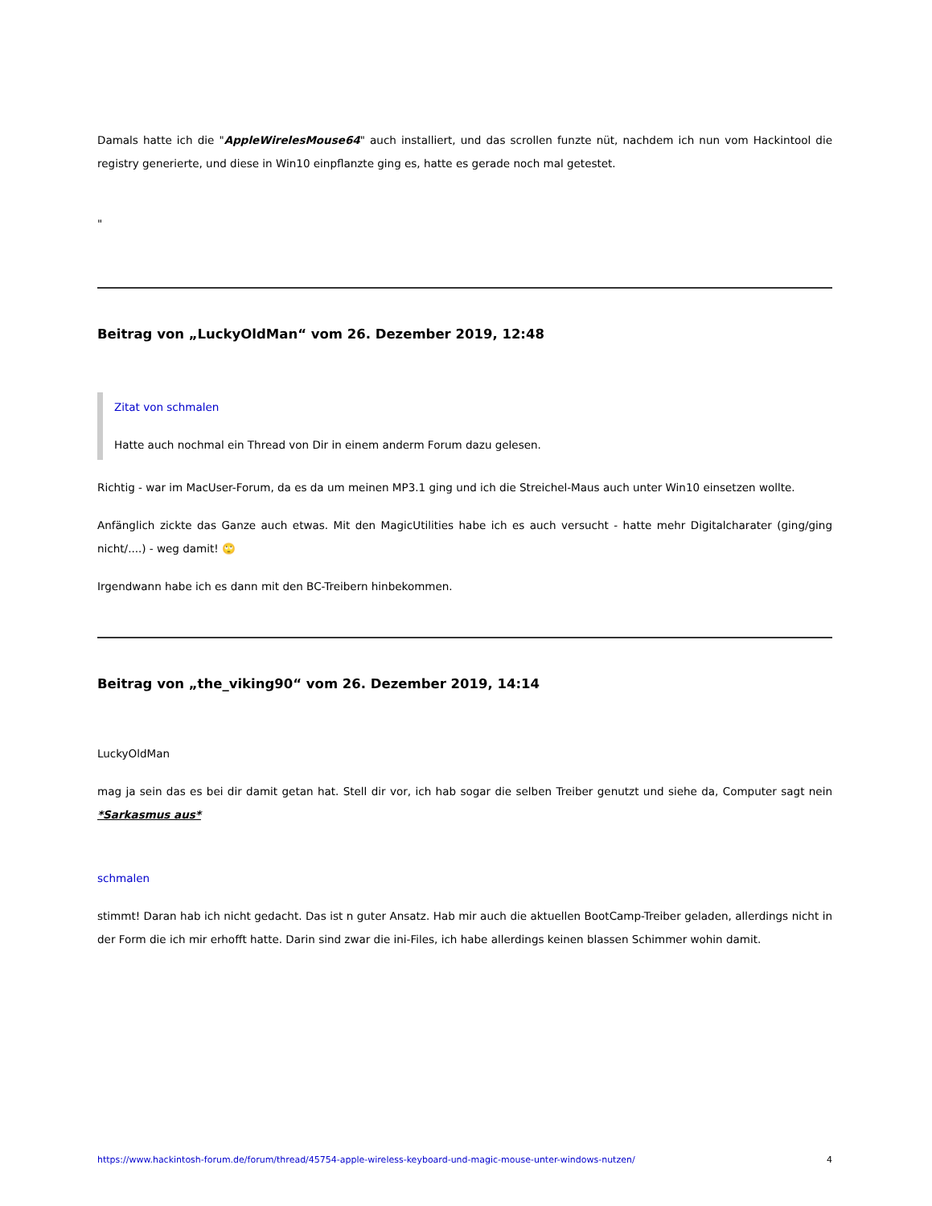Damals hatte ich die "AppleWirelesMouse64" auch installiert, und das scrollen funzte nüt, nachdem ich nun vom Hackintool die registry generierte, und diese in Win10 einpflanzte ging es, hatte es gerade noch mal getestet.
"
Beitrag von „LuckyOldMan“ vom 26. Dezember 2019, 12:48
Zitat von schmalen
Hatte auch nochmal ein Thread von Dir in einem anderm Forum dazu gelesen.
Richtig - war im MacUser-Forum, da es da um meinen MP3.1 ging und ich die Streichel-Maus auch unter Win10 einsetzen wollte.
Anfänglich zickte das Ganze auch etwas. Mit den MagicUtilities habe ich es auch versucht - hatte mehr Digitalcharater (ging/ging nicht/....) - weg damit! 🙄
Irgendwann habe ich es dann mit den BC-Treibern hinbekommen.
Beitrag von „the_viking90“ vom 26. Dezember 2019, 14:14
LuckyOldMan
mag ja sein das es bei dir damit getan hat. Stell dir vor, ich hab sogar die selben Treiber genutzt und siehe da, Computer sagt nein *Sarkasmus aus*
schmalen
stimmt! Daran hab ich nicht gedacht. Das ist n guter Ansatz. Hab mir auch die aktuellen BootCamp-Treiber geladen, allerdings nicht in der Form die ich mir erhofft hatte. Darin sind zwar die ini-Files, ich habe allerdings keinen blassen Schimmer wohin damit.
https://www.hackintosh-forum.de/forum/thread/45754-apple-wireless-keyboard-und-magic-mouse-unter-windows-nutzen/ 4